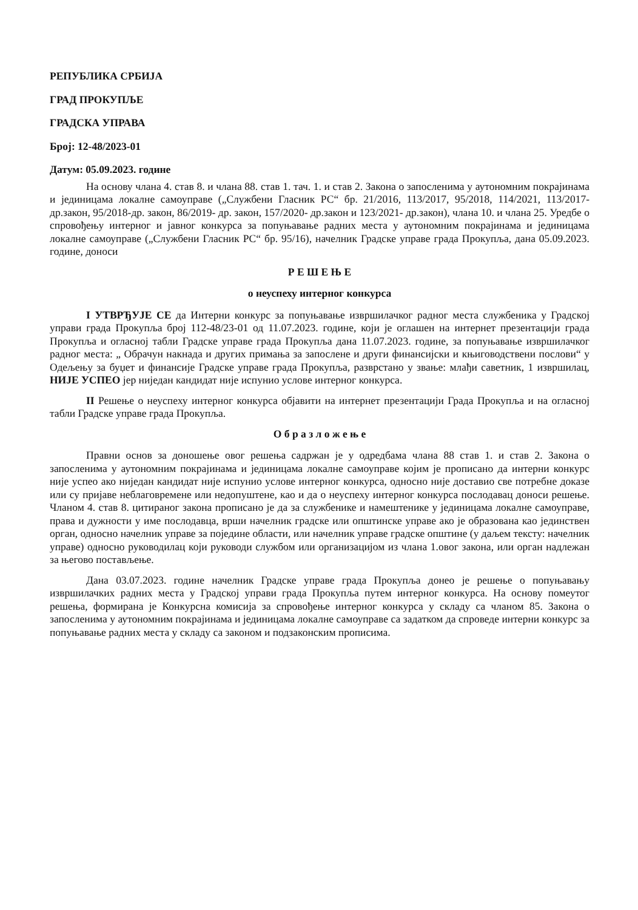РЕПУБЛИКА СРБИЈА
ГРАД ПРОКУПЉЕ
ГРАДСКА УПРАВА
Број: 12-48/2023-01
Датум: 05.09.2023. године
На основу члана 4. став 8. и члана 88. став 1. тач. 1. и став 2. Закона о запосленима у аутономним покрајинама и јединицама локалне самоуправе („Службени Гласник РС“ бр. 21/2016, 113/2017, 95/2018, 114/2021, 113/2017- др.закон, 95/2018-др. закон, 86/2019- др. закон, 157/2020- др.закон и 123/2021- др.закон), члана 10. и члана 25. Уредбе о спровођењу интерног и јавног конкурса за попуњавање радних места у аутономним покрајинама и јединицама локалне самоуправе („Службени Гласник РС“ бр. 95/16), начелник Градске управе града Прокупља, дана 05.09.2023. године, доноси
Р Е Ш Е Њ Е
о неуспеху интерног конкурса
I УТВРЂУЈЕ СЕ да Интерни конкурс за попуњавање извршилачког радног места службеника у Градској управи града Прокупља број 112-48/23-01 од 11.07.2023. године, који је оглашен на интернет презентацији града Прокупља и огласној табли Градске управе града Прокупља дана 11.07.2023. године, за попуњавање извршилачког радног места: „ Обрачун накнада и других примања за запослене и други финансијски и књиговодствени послови“ у Одељењу за буџет и финансије Градске управе града Прокупља, разврстано у звање: млађи саветник, 1 извршилац, НИЈЕ УСПЕО јер ниједан кандидат није испунио услове интерног конкурса.
II Решење о неуспеху интерног конкурса објавити на интернет презентацији Града Прокупља и на огласној табли Градске управе града Прокупља.
О б р а з л о ж е њ е
Правни основ за доношење овог решења садржан је у одредбама члана 88 став 1. и став 2. Закона о запосленима у аутономним покрајинама и јединицама локалне самоуправе којим је прописано да интерни конкурс није успео ако ниједан кандидат није испунио услове интерног конкурса, односно није доставио све потребне доказе или су пријаве неблаговремене или недопуштене, као и да о неуспеху интерног конкурса послодавац доноси решење. Чланом 4. став 8. цитираног закона прописано је да за службенике и намештенике у јединицама локалне самоуправе, права и дужности у име послодавца, врши начелник градске или општинске управе ако је образована као јединствен орган, односно начелник управе за поједине области, или начелник управе градске општине (у даљем тексту: начелник управе) односно руководилац који руководи службом или организацијом из члана 1.овог закона, или орган надлежан за његово постављење.
Дана 03.07.2023. године начелник Градске управе града Прокупља донео је решење о попуњавању извршилачких радних места у Градској управи града Прокупља путем интерног конкурса. На основу помеутог решења, формирана је Конкурсна комисија за спровођење интерног конкурса у складу са чланом 85. Закона о запосленима у аутономним покрајинама и јединицама локалне самоуправе са задатком да спроведе интерни конкурс за попуњавање радних места у складу са законом и подзаконским прописима.